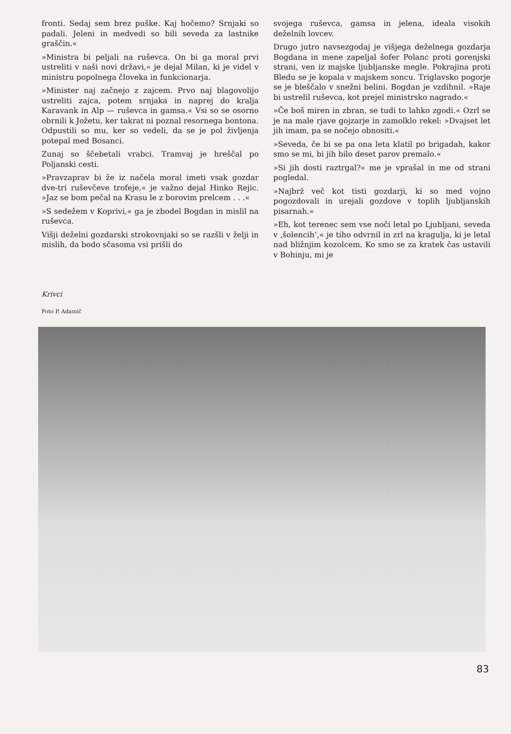fronti. Sedaj sem brez puške. Kaj hočemo? Srnjaki so padali. Jeleni in medvedi so bili seveda za lastnike graščin.«
»Ministra bi peljali na ruševca. On bi ga moral prvi ustreliti v naši novi državi,« je dejal Milan, ki je videl v ministru popolnega človeka in funkcionarja.
»Minister naj začnejo z zajcem. Prvo naj blagovolijo ustreliti zajca, potem srnjaka in naprej do kralja Karavank in Alp — ruševca in gamsa.« Vsi so se osorno obrnili k Jožetu, ker takrat ni poznal resornega bontona. Odpustili so mu, ker so vedeli, da se je pol življenja potepal med Bosanci.
Zunaj so ščebetali vrabci. Tramvaj je hreščal po Poljanski cesti.
»Pravzaprav bi že iz načela moral imeti vsak gozdar dve-tri ruševčeve trofeje,« je važno dejal Hinko Rejic. »Jaz se bom pečal na Krasu le z borovim prelcem . . .«
»S sedežem v Koprivi,« ga je zbodel Bogdan in mislil na ruševca.
Višji deželni gozdarski strokovnjaki so se razšli v želji in mislih, da bodo sčasoma vsi prišli do
Krivci
Foto P. Adamič
svojega ruševca, gamsa in jelena, ideala visokih deželnih lovcev.
Drugo jutro navsezgodaj je višjega deželnega gozdarja Bogdana in mene zapeljal šofer Polanc proti gorenjski strani, ven iz majske ljubljanske megle. Pokrajina proti Bledu se je kopala v majskem soncu. Triglavsko pogorje se je bleščalo v snežni belini. Bogdan je vzdihnil. »Raje bi ustrelil ruševca, kot prejel ministrsko nagrado.«
»Če boš miren in zbran, se tudi to lahko zgodi.« Ozrl se je na male rjave gojzarje in zamolklo rekel: »Dvajset let jih imam, pa se nočejo obnositi.«
»Seveda, če bi se pa ona leta klatil po brigadah, kakor smo se mi, bi jih bilo deset parov premalo.«
»Si jih dosti raztrgal?« me je vprašal in me od strani pogledal.
»Najbrž več kot tisti gozdarji, ki so med vojno pogozdovali in urejali gozdove v toplih ljubljanskih pisarnah.«
»Eh, kot terenec sem vse noči letal po Ljubljani, seveda v ‚šolencih‘,« je tiho odvrnil in zrl na kragulja, ki je letal nad bližnjim kozolcem. Ko smo se za kratek čas ustavili v Bohinju, mi je
83